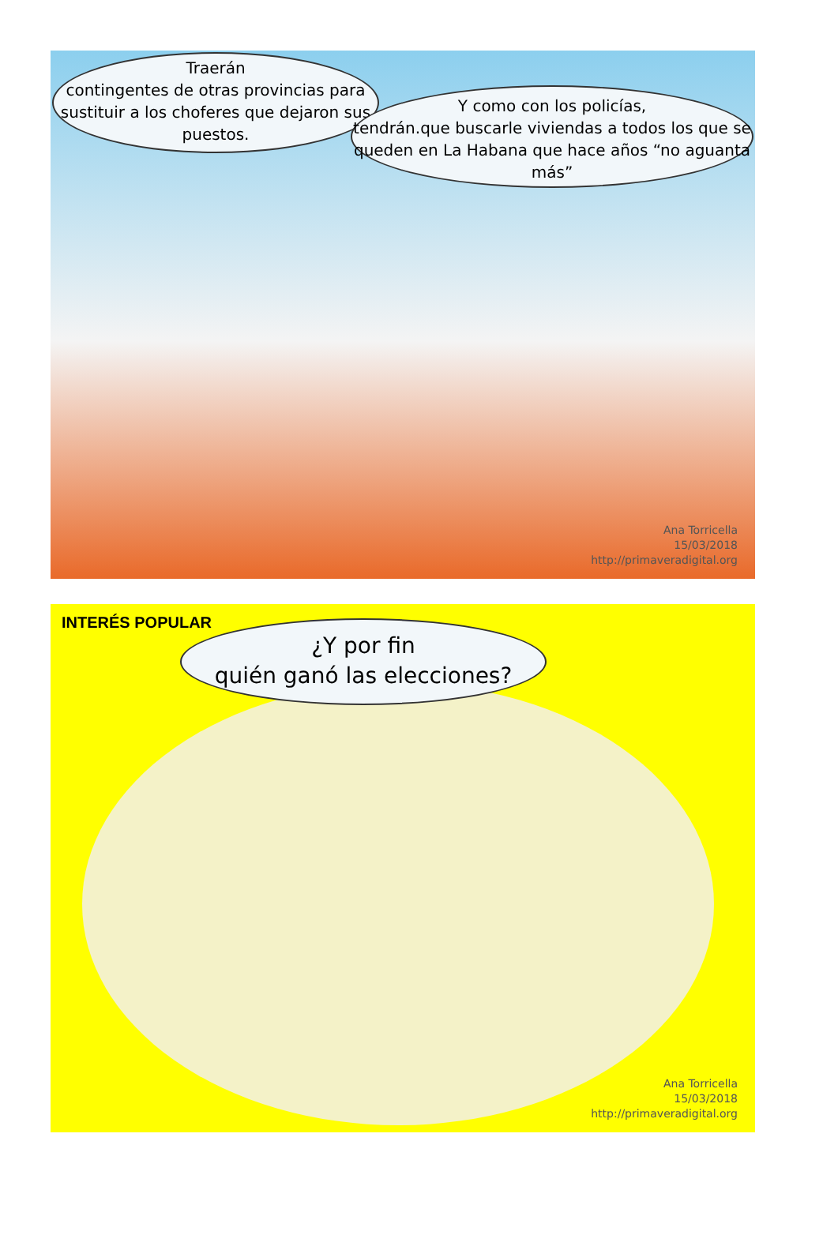Traerán
contingentes de otras provincias para sustituir a los choferes que dejaron sus puestos.
Y como con los policías,
tendrán.que buscarle viviendas a todos los que se queden en La Habana que hace años “no aguanta más”
Ana Torricella
15/03/2018
http://primaveradigital.org
INTERÉS POPULAR
¿Y por fin
quién ganó las elecciones?
Ana Torricella
15/03/2018
http://primaveradigital.org